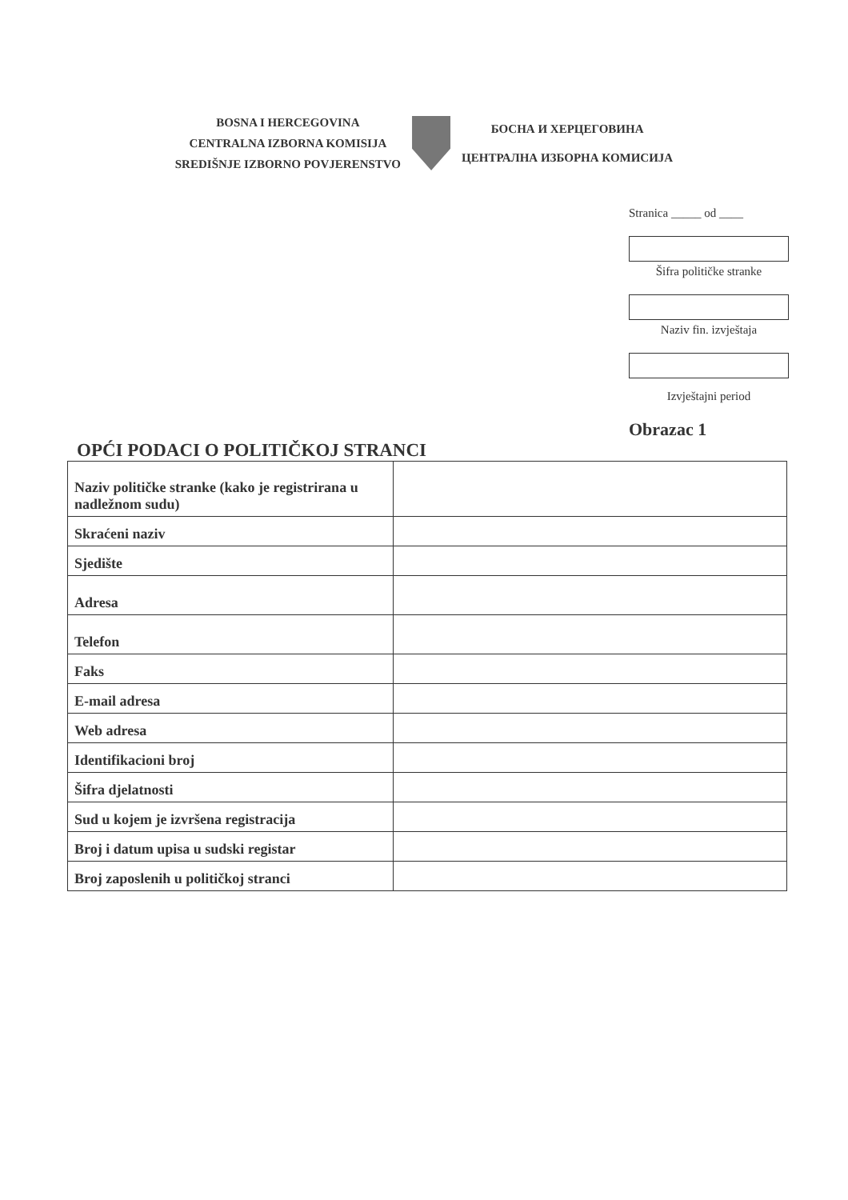BOSNA I HERCEGOVINA
CENTRALNA IZBORNA KOMISIJA
SREDIŠNJE IZBORNO POVJERENSTVO
БОСНА И ХЕРЦЕГОВИНА
ЦЕНТРАЛНА ИЗБОРНА КОМИСИЈА
Stranica _____ od ____
Šifra političke stranke
Naziv fin. izvještaja
Izvještajni period
Obrazac 1
OPĆI PODACI O POLITIČKOJ STRANCI
| Naziv političke stranke (kako je registrirana u nadležnom sudu) | |
| Skraćeni naziv | |
| Sjedište | |
| Adresa | |
| Telefon | |
| Faks | |
| E-mail adresa | |
| Web adresa | |
| Identifikacioni broj | |
| Šifra djelatnosti | |
| Sud u kojem je izvršena registracija | |
| Broj i datum upisa u sudski registar | |
| Broj zaposlenih u političkoj stranci | |